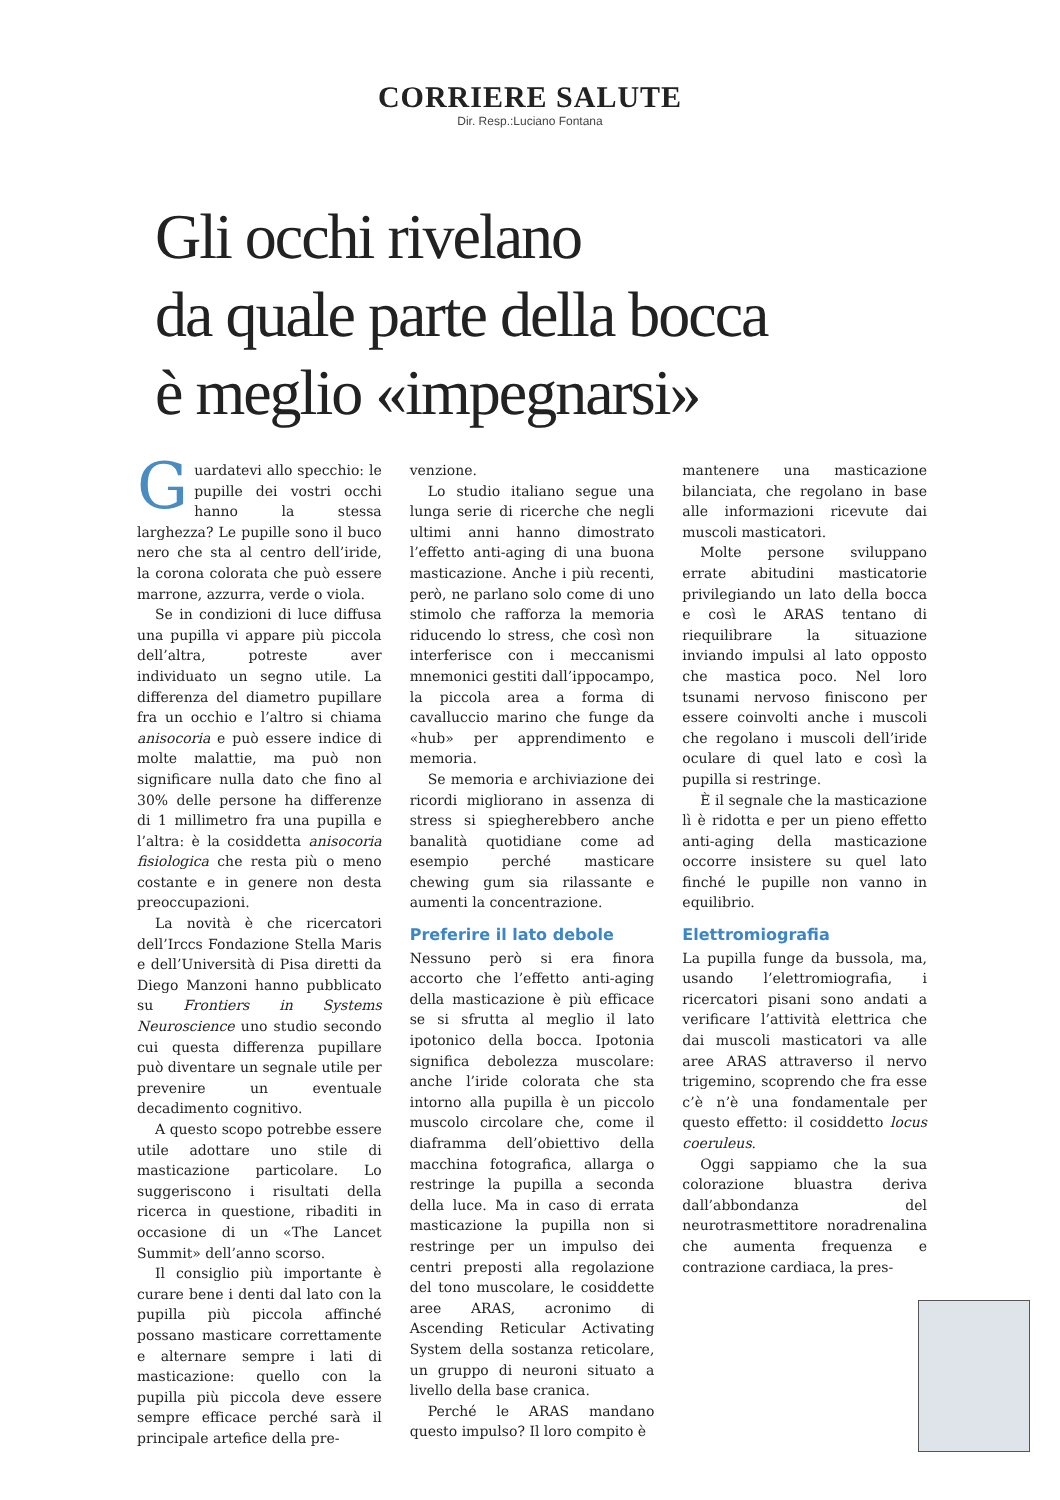CORRIERE SALUTE
Dir. Resp.:Luciano Fontana
Gli occhi rivelano
da quale parte della bocca
è meglio «impegnarsi»
Guardatevi allo specchio: le pupille dei vostri occhi hanno la stessa larghezza? Le pupille sono il buco nero che sta al centro dell’iride, la corona colorata che può essere marrone, azzurra, verde o viola.
Se in condizioni di luce diffusa una pupilla vi appare più piccola dell’altra, potreste aver individuato un segno utile. La differenza del diametro pupillare fra un occhio e l’altro si chiama anisocoria e può essere indice di molte malattie, ma può non significare nulla dato che fino al 30% delle persone ha differenze di 1 millimetro fra una pupilla e l’altra: è la cosiddetta anisocoria fisiologica che resta più o meno costante e in genere non desta preoccupazioni.
La novità è che ricercatori dell’Irccs Fondazione Stella Maris e dell’Università di Pisa diretti da Diego Manzoni hanno pubblicato su Frontiers in Systems Neuroscience uno studio secondo cui questa differenza pupillare può diventare un segnale utile per prevenire un eventuale decadimento cognitivo.
A questo scopo potrebbe essere utile adottare uno stile di masticazione particolare. Lo suggeriscono i risultati della ricerca in questione, ribaditi in occasione di un «The Lancet Summit» dell’anno scorso.
Il consiglio più importante è curare bene i denti dal lato con la pupilla più piccola affinché possano masticare correttamente e alternare sempre i lati di masticazione: quello con la pupilla più piccola deve essere sempre efficace perché sarà il principale artefice della pre-
venzione.
Lo studio italiano segue una lunga serie di ricerche che negli ultimi anni hanno dimostrato l’effetto anti-aging di una buona masticazione. Anche i più recenti, però, ne parlano solo come di uno stimolo che rafforza la memoria riducendo lo stress, che così non interferisce con i meccanismi mnemonici gestiti dall’ippocampo, la piccola area a forma di cavalluccio marino che funge da «hub» per apprendimento e memoria.
Se memoria e archiviazione dei ricordi migliorano in assenza di stress si spiegherebbero anche banalità quotidiane come ad esempio perché masticare chewing gum sia rilassante e aumenti la concentrazione.
Preferire il lato debole
Nessuno però si era finora accorto che l’effetto anti-aging della masticazione è più efficace se si sfrutta al meglio il lato ipotonico della bocca. Ipotonia significa debolezza muscolare: anche l’iride colorata che sta intorno alla pupilla è un piccolo muscolo circolare che, come il diaframma dell’obiettivo della macchina fotografica, allarga o restringe la pupilla a seconda della luce. Ma in caso di errata masticazione la pupilla non si restringe per un impulso dei centri preposti alla regolazione del tono muscolare, le cosiddette aree ARAS, acronimo di Ascending Reticular Activating System della sostanza reticolare, un gruppo di neuroni situato a livello della base cranica.
Perché le ARAS mandano questo impulso? Il loro compito è
mantenere una masticazione bilanciata, che regolano in base alle informazioni ricevute dai muscoli masticatori.
Molte persone sviluppano errate abitudini masticatorie privilegiando un lato della bocca e così le ARAS tentano di riequilibrare la situazione inviando impulsi al lato opposto che mastica poco. Nel loro tsunami nervoso finiscono per essere coinvolti anche i muscoli che regolano i muscoli dell’iride oculare di quel lato e così la pupilla si restringe.
È il segnale che la masticazione lì è ridotta e per un pieno effetto anti-aging della masticazione occorre insistere su quel lato finché le pupille non vanno in equilibrio.
Elettromiografia
La pupilla funge da bussola, ma, usando l’elettromiografia, i ricercatori pisani sono andati a verificare l’attività elettrica che dai muscoli masticatori va alle aree ARAS attraverso il nervo trigemino, scoprendo che fra esse c’è n’è una fondamentale per questo effetto: il cosiddetto locus coeruleus.
Oggi sappiamo che la sua colorazione bluastra deriva dall’abbondanza del neurotrasmettitore noradrenalina che aumenta frequenza e contrazione cardiaca, la pres-